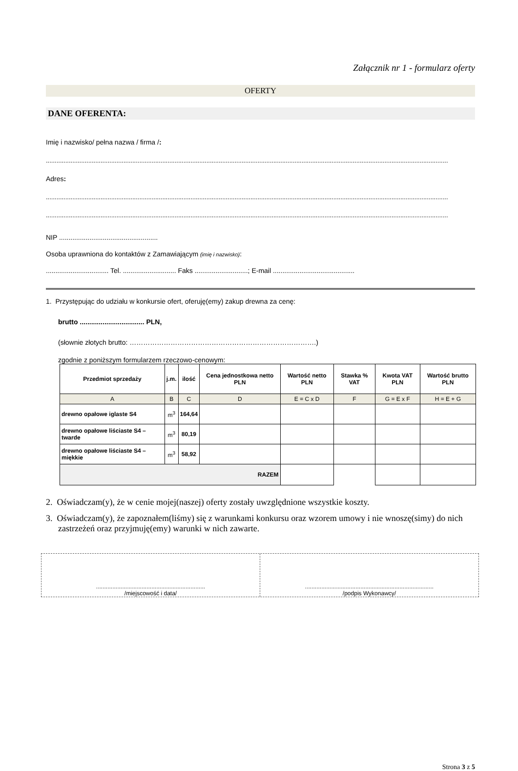Załącznik nr 1 - formularz oferty
OFERTY
DANE OFERENTA:
Imię i nazwisko/ pełna nazwa / firma /:
....................................................................................................................................................................................................................................
Adres:
....................................................................................................................................................................................................................................
....................................................................................................................................................................................................................................
NIP ....................................................
Osoba uprawniona do kontaktów z Zamawiającym (imię i nazwisko):
................................. Tel. ............................ Faks ............................; E-mail ...........................................
1. Przystępując do udziału w konkursie ofert, oferuję(emy) zakup drewna za cenę:
brutto .................................. PLN,
(słownie złotych brutto: ……………………………………………………………………….)
zgodnie z poniższym formularzem rzeczowo-cenowym:
| Przedmiot sprzedaży | j.m. | ilość | Cena jednostkowa netto PLN | Wartość netto PLN | Stawka % VAT | Kwota VAT PLN | Wartość brutto PLN |
| --- | --- | --- | --- | --- | --- | --- | --- |
| A | B | C | D | E = C x D | F | G = E x F | H = E + G |
| drewno opałowe iglaste S4 | m<sup>3</sup> | 164,64 | | | | | |
| drewno opałowe liściaste S4 – twarde | m<sup>3</sup> | 80,19 | | | | | |
| drewno opałowe liściaste S4 – miękkie | m<sup>3</sup> | 58,92 | | | | | |
| RAZEM | | | | | | | |
2. Oświadczam(y), że w cenie mojej(naszej) oferty zostały uwzględnione wszystkie koszty.
3. Oświadczam(y), że zapoznałem(liśmy) się z warunkami konkursu oraz wzorem umowy i nie wnoszę(simy) do nich zastrzeżeń oraz przyjmuję(emy) warunki w nich zawarte.
...................................................................
/miejscowość i data/
...............................................................................
/podpis Wykonawcy/
Strona 3 z 5